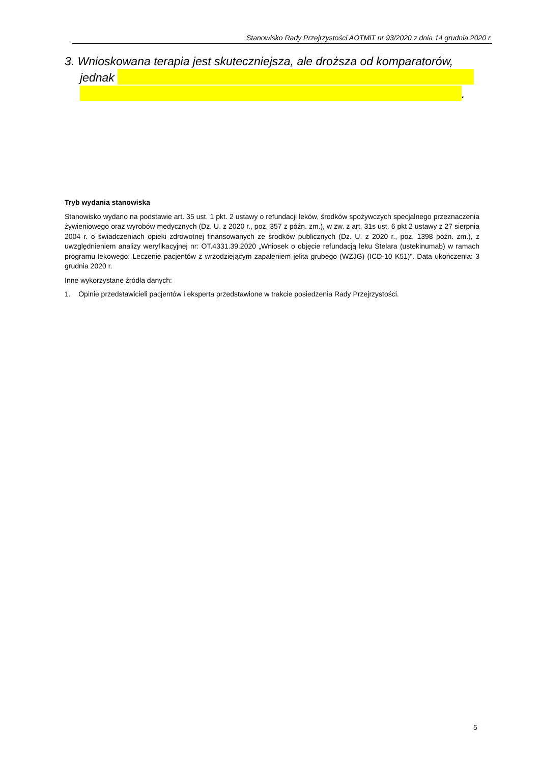Stanowisko Rady Przejrzystości AOTMiT nr 93/2020 z dnia 14 grudnia 2020 r.
3. Wnioskowana terapia jest skuteczniejsza, ale droższa od komparatorów,
jednak
.
Tryb wydania stanowiska
Stanowisko wydano na podstawie art. 35 ust. 1 pkt. 2 ustawy o refundacji leków, środków spożywczych specjalnego przeznaczenia żywieniowego oraz wyrobów medycznych (Dz. U. z 2020 r., poz. 357 z późn. zm.), w zw. z art. 31s ust. 6 pkt 2 ustawy z 27 sierpnia 2004 r. o świadczeniach opieki zdrowotnej finansowanych ze środków publicznych (Dz. U. z 2020 r., poz. 1398 późn. zm.), z uwzględnieniem analizy weryfikacyjnej nr: OT.4331.39.2020 „Wniosek o objęcie refundacją leku Stelara (ustekinumab) w ramach programu lekowego: Leczenie pacjentów z wrzodziejącym zapaleniem jelita grubego (WZJG) (ICD-10 K51)”. Data ukończenia: 3 grudnia 2020 r.
Inne wykorzystane źródła danych:
1. Opinie przedstawicieli pacjentów i eksperta przedstawione w trakcie posiedzenia Rady Przejrzystości.
5